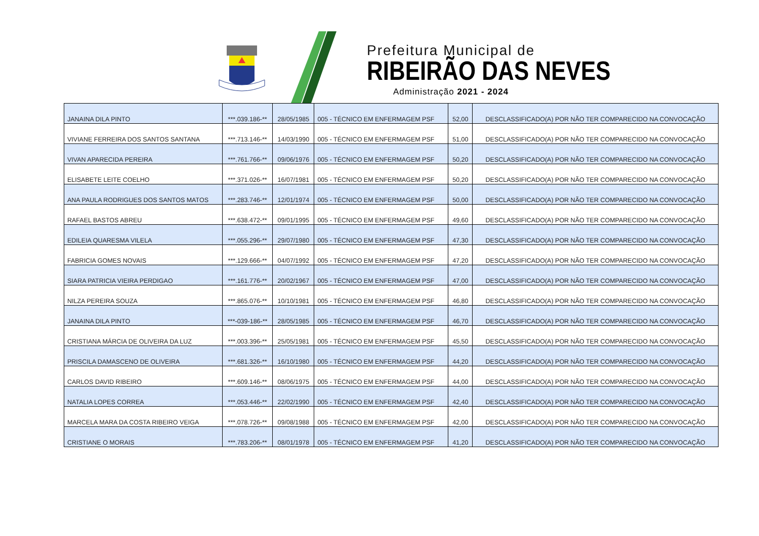Prefeitura Municipal de
RIBEIRÃO DAS NEVES
Administração 2021 - 2024
| JANAINA DILA PINTO | ***.039.186-** | 28/05/1985 | 005 - TÉCNICO EM ENFERMAGEM PSF | 52,00 | DESCLASSIFICADO(A) POR NÃO TER COMPARECIDO NA CONVOCAÇÃO |
| VIVIANE FERREIRA DOS SANTOS SANTANA | ***.713.146-** | 14/03/1990 | 005 - TÉCNICO EM ENFERMAGEM PSF | 51,00 | DESCLASSIFICADO(A) POR NÃO TER COMPARECIDO NA CONVOCAÇÃO |
| VIVAN APARECIDA PEREIRA | ***.761.766-** | 09/06/1976 | 005 - TÉCNICO EM ENFERMAGEM PSF | 50,20 | DESCLASSIFICADO(A) POR NÃO TER COMPARECIDO NA CONVOCAÇÃO |
| ELISABETE LEITE COELHO | ***.371.026-** | 16/07/1981 | 005 - TÉCNICO EM ENFERMAGEM PSF | 50,20 | DESCLASSIFICADO(A) POR NÃO TER COMPARECIDO NA CONVOCAÇÃO |
| ANA PAULA RODRIGUES DOS SANTOS MATOS | ***.283.746-** | 12/01/1974 | 005 - TÉCNICO EM ENFERMAGEM PSF | 50,00 | DESCLASSIFICADO(A) POR NÃO TER COMPARECIDO NA CONVOCAÇÃO |
| RAFAEL BASTOS ABREU | ***.638.472-** | 09/01/1995 | 005 - TÉCNICO EM ENFERMAGEM PSF | 49,60 | DESCLASSIFICADO(A) POR NÃO TER COMPARECIDO NA CONVOCAÇÃO |
| EDILEIA QUARESMA VILELA | ***.055.296-** | 29/07/1980 | 005 - TÉCNICO EM ENFERMAGEM PSF | 47,30 | DESCLASSIFICADO(A) POR NÃO TER COMPARECIDO NA CONVOCAÇÃO |
| FABRICIA GOMES NOVAIS | ***.129.666-** | 04/07/1992 | 005 - TÉCNICO EM ENFERMAGEM PSF | 47,20 | DESCLASSIFICADO(A) POR NÃO TER COMPARECIDO NA CONVOCAÇÃO |
| SIARA PATRICIA VIEIRA PERDIGAO | ***.161.776-** | 20/02/1967 | 005 - TÉCNICO EM ENFERMAGEM PSF | 47,00 | DESCLASSIFICADO(A) POR NÃO TER COMPARECIDO NA CONVOCAÇÃO |
| NILZA PEREIRA SOUZA | ***.865.076-** | 10/10/1981 | 005 - TÉCNICO EM ENFERMAGEM PSF | 46,80 | DESCLASSIFICADO(A) POR NÃO TER COMPARECIDO NA CONVOCAÇÃO |
| JANAINA DILA PINTO | ***-039-186-** | 28/05/1985 | 005 - TÉCNICO EM ENFERMAGEM PSF | 46,70 | DESCLASSIFICADO(A) POR NÃO TER COMPARECIDO NA CONVOCAÇÃO |
| CRISTIANA MÁRCIA DE OLIVEIRA DA LUZ | ***.003.396-** | 25/05/1981 | 005 - TÉCNICO EM ENFERMAGEM PSF | 45,50 | DESCLASSIFICADO(A) POR NÃO TER COMPARECIDO NA CONVOCAÇÃO |
| PRISCILA DAMASCENO DE OLIVEIRA | ***.681.326-** | 16/10/1980 | 005 - TÉCNICO EM ENFERMAGEM PSF | 44,20 | DESCLASSIFICADO(A) POR NÃO TER COMPARECIDO NA CONVOCAÇÃO |
| CARLOS DAVID RIBEIRO | ***.609.146-** | 08/06/1975 | 005 - TÉCNICO EM ENFERMAGEM PSF | 44,00 | DESCLASSIFICADO(A) POR NÃO TER COMPARECIDO NA CONVOCAÇÃO |
| NATALIA LOPES CORREA | ***.053.446-** | 22/02/1990 | 005 - TÉCNICO EM ENFERMAGEM PSF | 42,40 | DESCLASSIFICADO(A) POR NÃO TER COMPARECIDO NA CONVOCAÇÃO |
| MARCELA MARA DA COSTA RIBEIRO VEIGA | ***.078.726-** | 09/08/1988 | 005 - TÉCNICO EM ENFERMAGEM PSF | 42,00 | DESCLASSIFICADO(A) POR NÃO TER COMPARECIDO NA CONVOCAÇÃO |
| CRISTIANE O MORAIS | ***.783.206-** | 08/01/1978 | 005 - TÉCNICO EM ENFERMAGEM PSF | 41,20 | DESCLASSIFICADO(A) POR NÃO TER COMPARECIDO NA CONVOCAÇÃO |